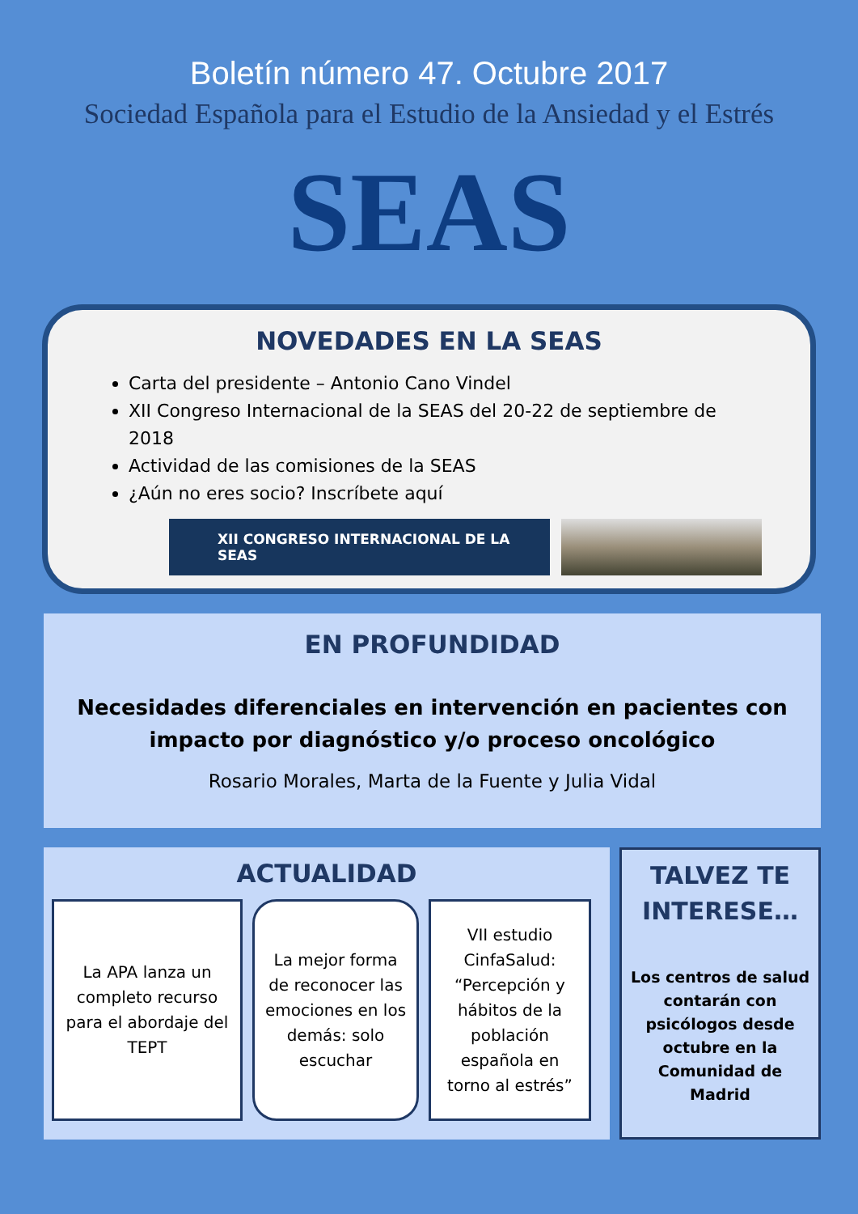Boletín número 47. Octubre 2017
Sociedad Española para el Estudio de la Ansiedad y el Estrés
SEAS
NOVEDADES EN LA SEAS
Carta del presidente – Antonio Cano Vindel
XII Congreso Internacional de la SEAS del 20-22 de septiembre de 2018
Actividad de las comisiones de la SEAS
¿Aún no eres socio? Inscríbete aquí
XII CONGRESO INTERNACIONAL DE LA SEAS
EN PROFUNDIDAD
Necesidades diferenciales en intervención en pacientes con impacto por diagnóstico y/o proceso oncológico
Rosario Morales, Marta de la Fuente y Julia Vidal
ACTUALIDAD
La APA lanza un completo recurso para el abordaje del TEPT
La mejor forma de reconocer las emociones en los demás: solo escuchar
VII estudio CinfaSalud: “Percepción y hábitos de la población española en torno al estrés”
TALVEZ TE INTERESE…
Los centros de salud contarán con psicólogos desde octubre en la Comunidad de Madrid